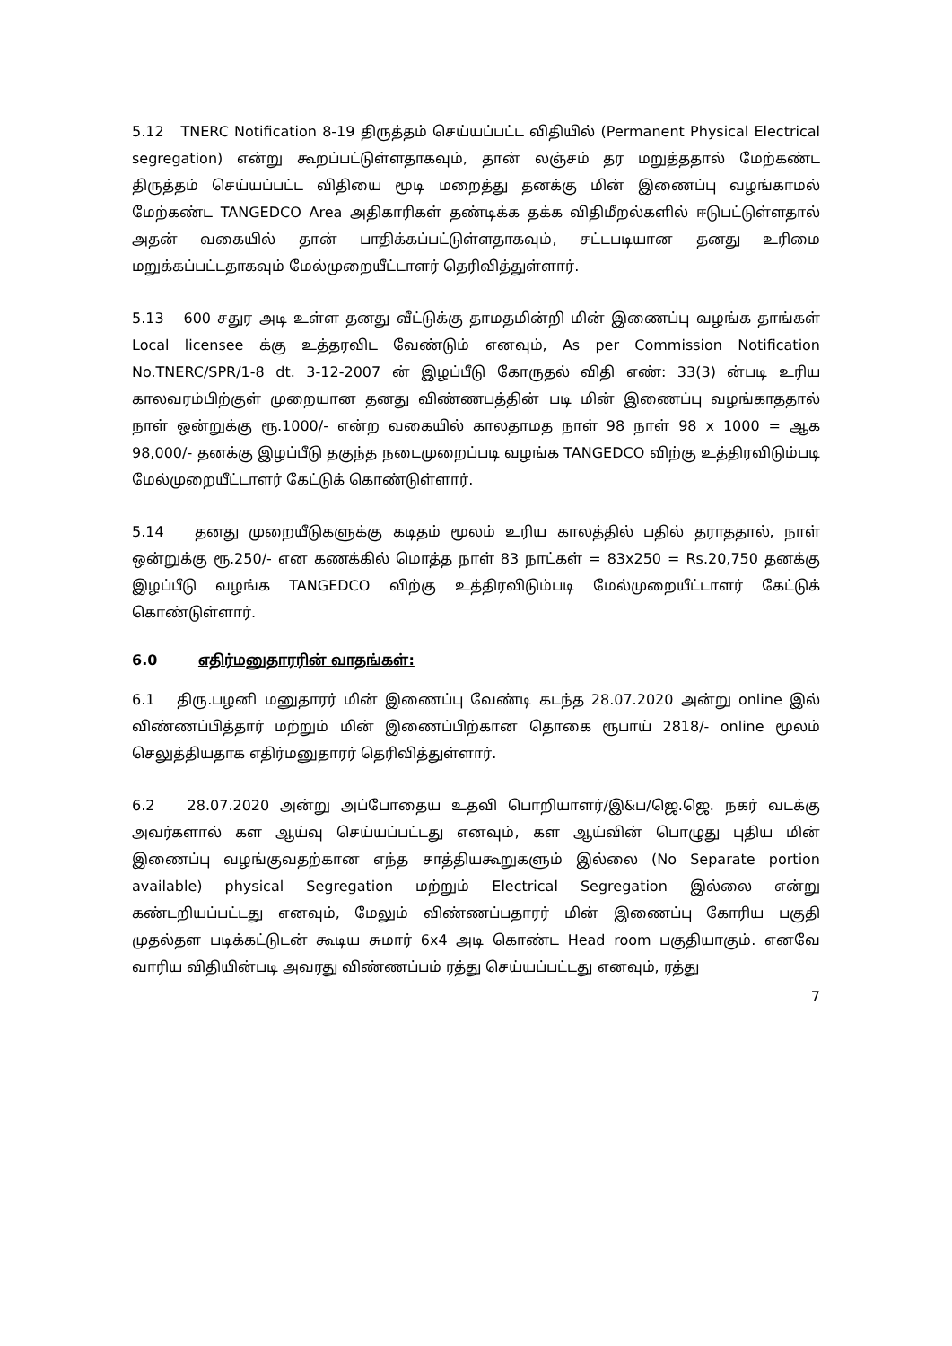5.12 TNERC Notification 8-19 திருத்தம் செய்யப்பட்ட விதியில் (Permanent Physical Electrical segregation) என்று கூறப்பட்டுள்ளதாகவும், தான் லஞ்சம் தர மறுத்ததால் மேற்கண்ட திருத்தம் செய்யப்பட்ட விதியை மூடி மறைத்து தனக்கு மின் இணைப்பு வழங்காமல் மேற்கண்ட TANGEDCO Area அதிகாரிகள் தண்டிக்க தக்க விதிமீறல்களில் ஈடுபட்டுள்ளதால் அதன் வகையில் தான் பாதிக்கப்பட்டுள்ளதாகவும், சட்டபடியான தனது உரிமை மறுக்கப்பட்டதாகவும் மேல்முறையீட்டாளர் தெரிவித்துள்ளார்.
5.13 600 சதுர அடி உள்ள தனது வீட்டுக்கு தாமதமின்றி மின் இணைப்பு வழங்க தாங்கள் Local licensee க்கு உத்தரவிட வேண்டும் எனவும், As per Commission Notification No.TNERC/SPR/1-8 dt. 3-12-2007 ன் இழப்பீடு கோருதல் விதி எண்: 33(3) ன்படி உரிய காலவரம்பிற்குள் முறையான தனது விண்ணபத்தின் படி மின் இணைப்பு வழங்காததால் நாள் ஒன்றுக்கு ரூ.1000/- என்ற வகையில் காலதாமத நாள் 98 நாள் 98 x 1000 = ஆக 98,000/- தனக்கு இழப்பீடு தகுந்த நடைமுறைப்படி வழங்க TANGEDCO விற்கு உத்திரவிடும்படி மேல்முறையீட்டாளர் கேட்டுக் கொண்டுள்ளார்.
5.14 தனது முறையீடுகளுக்கு கடிதம் மூலம் உரிய காலத்தில் பதில் தராததால், நாள் ஒன்றுக்கு ரூ.250/- என கணக்கில் மொத்த நாள் 83 நாட்கள் = 83x250 = Rs.20,750 தனக்கு இழப்பீடு வழங்க TANGEDCO விற்கு உத்திரவிடும்படி மேல்முறையீட்டாளர் கேட்டுக் கொண்டுள்ளார்.
6.0 எதிர்மனுதாரரின் வாதங்கள்:
6.1 திரு.பழனி மனுதாரர் மின் இணைப்பு வேண்டி கடந்த 28.07.2020 அன்று online இல் விண்ணப்பித்தார் மற்றும் மின் இணைப்பிற்கான தொகை ரூபாய் 2818/- online மூலம் செலுத்தியதாக எதிர்மனுதாரர் தெரிவித்துள்ளார்.
6.2 28.07.2020 அன்று அப்போதைய உதவி பொறியாளர்/இ&ப/ஜெ.ஜெ. நகர் வடக்கு அவர்களால் கள ஆய்வு செய்யப்பட்டது எனவும், கள ஆய்வின் பொழுது புதிய மின் இணைப்பு வழங்குவதற்கான எந்த சாத்தியகூறுகளும் இல்லை (No Separate portion available) physical Segregation மற்றும் Electrical Segregation இல்லை என்று கண்டறியப்பட்டது எனவும், மேலும் விண்ணப்பதாரர் மின் இணைப்பு கோரிய பகுதி முதல்தள படிக்கட்டுடன் கூடிய சுமார் 6x4 அடி கொண்ட Head room பகுதியாகும். எனவே வாரிய விதியின்படி அவரது விண்ணப்பம் ரத்து செய்யப்பட்டது எனவும், ரத்து
7